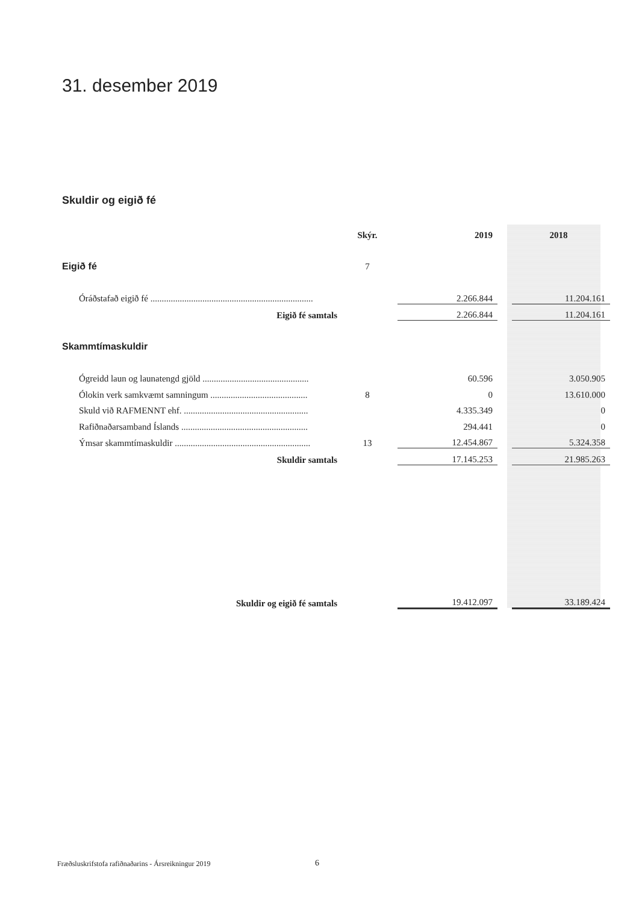31. desember 2019
Skuldir og eigið fé
| | Skýr. | 2019 | | 2018 |
| --- | --- | --- | --- | --- |
| Eigið fé | 7 | | | |
| Óráðstafað eigið fé ........................................................................ | | 2.266.844 | | 11.204.161 |
| Eigið fé samtals | | 2.266.844 | | 11.204.161 |
| Skammtímaskuldir | | | | |
| Ógreidd laun og launatengd gjöld ............................................... | | 60.596 | | 3.050.905 |
| Ólokin verk samkvæmt samningum ........................................... | 8 | 0 | | 13.610.000 |
| Skuld við RAFMENNT ehf. ....................................................... | | 4.335.349 | | 0 |
| Rafiðnaðarsamband Íslands ........................................................ | | 294.441 | | 0 |
| Ýmsar skammtímaskuldir ............................................................ | 13 | 12.454.867 | | 5.324.358 |
| Skuldir samtals | | 17.145.253 | | 21.985.263 |
| Skuldir og eigið fé samtals | | 19.412.097 | | 33.189.424 |
Fræðsluskrifstofa rafiðnaðarins - Ársreikningur 2019
6